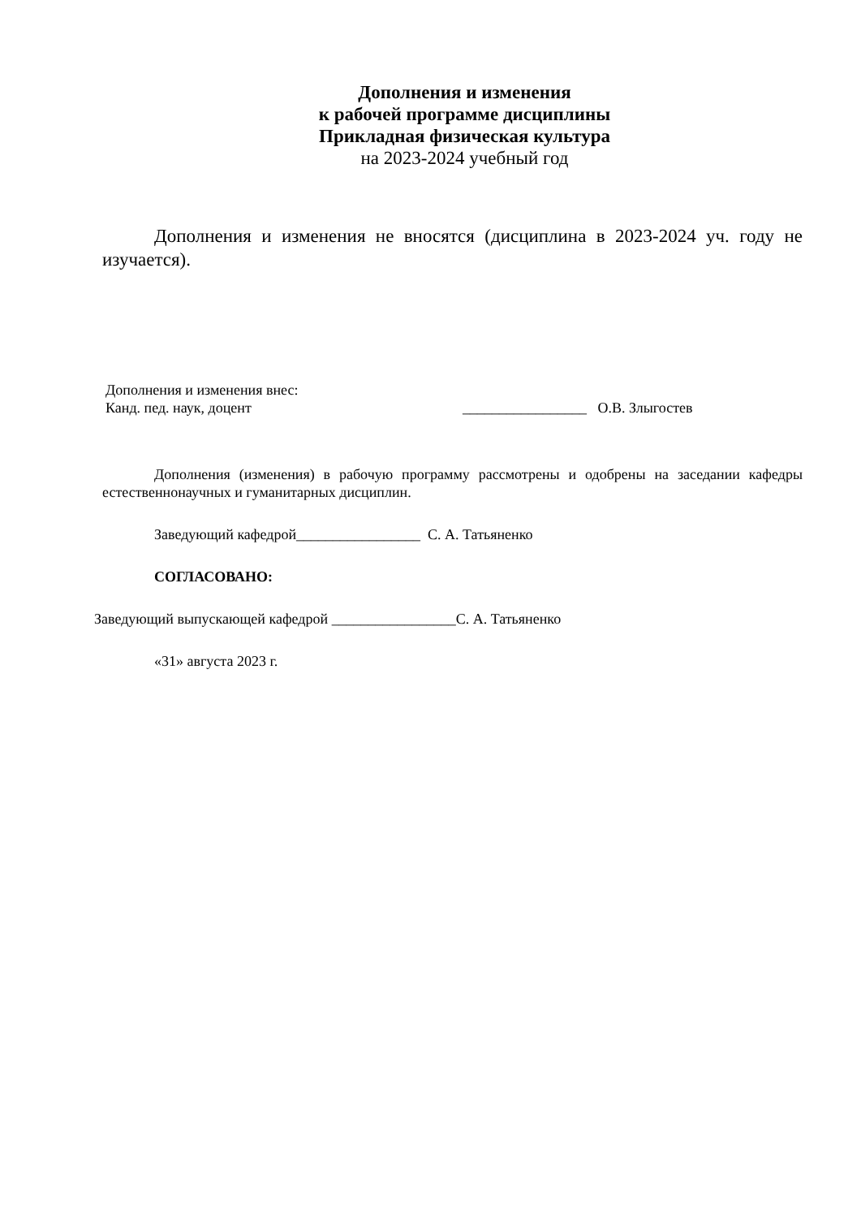Дополнения и изменения
к рабочей программе дисциплины
Прикладная физическая культура
на 2023-2024 учебный год
Дополнения и изменения не вносятся (дисциплина в 2023-2024 уч. году не изучается).
Дополнения и изменения внес:
Канд. пед. наук, доцент _________________ О.В. Злыгостев
Дополнения (изменения) в рабочую программу рассмотрены и одобрены на заседании кафедры естественнонаучных и гуманитарных дисциплин.
Заведующий кафедрой_________________ С. А. Татьяненко
СОГЛАСОВАНО:
Заведующий выпускающей кафедрой _________________С. А. Татьяненко
«31» августа 2023 г.